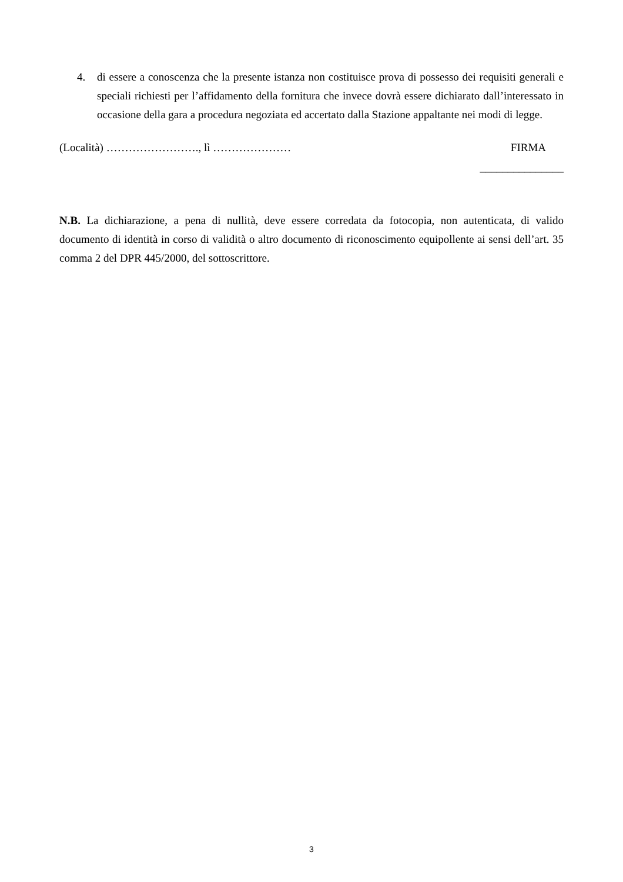4. di essere a conoscenza che la presente istanza non costituisce prova di possesso dei requisiti generali e speciali richiesti per l’affidamento della fornitura che invece dovrà essere dichiarato dall’interessato in occasione della gara a procedura negoziata ed accertato dalla Stazione appaltante nei modi di legge.
(Località) ……………………., lì ………………… FIRMA
_______________
N.B. La dichiarazione, a pena di nullità, deve essere corredata da fotocopia, non autenticata, di valido documento di identità in corso di validità o altro documento di riconoscimento equipollente ai sensi dell’art. 35 comma 2 del DPR 445/2000, del sottoscrittore.
3